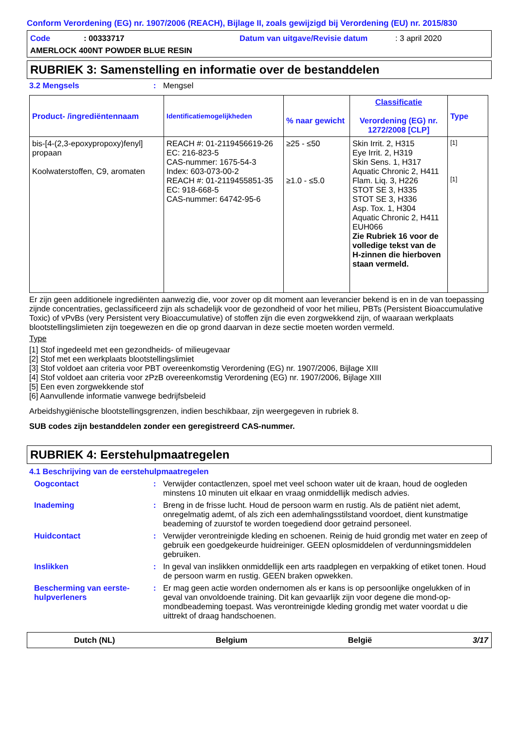Conform Verordening (EG) nr. 1907/2006 (REACH), Bijlage II, zoals gewijzigd bij Verordening (EU) nr. 2015/830
Code: 00333717 Datum van uitgave/Revisie datum: 3 april 2020
AMERLOCK 400NT POWDER BLUE RESIN
RUBRIEK 3: Samenstelling en informatie over de bestanddelen
3.2 Mengsels: Mengsel
| Product- /ingrediëntennaam | Identificatiemogelijkheden | % naar gewicht | Classificatie Verordening (EG) nr. 1272/2008 [CLP] | Type |
| --- | --- | --- | --- | --- |
| bis-[4-(2,3-epoxypropoxy)fenyl] propaan Koolwaterstoffen, C9, aromaten | REACH #: 01-2119456619-26 EC: 216-823-5 CAS-nummer: 1675-54-3 Index: 603-073-00-2 REACH #: 01-2119455851-35 EC: 918-668-5 CAS-nummer: 64742-95-6 | ≥25 - ≤50 ≥1.0 - ≤5.0 | Skin Irrit. 2, H315 Eye Irrit. 2, H319 Skin Sens. 1, H317 Aquatic Chronic 2, H411 Flam. Liq. 3, H226 STOT SE 3, H335 STOT SE 3, H336 Asp. Tox. 1, H304 Aquatic Chronic 2, H411 EUH066 Zie Rubriek 16 voor de volledige tekst van de H-zinnen die hierboven staan vermeld. | [1] [1] |
Er zijn geen additionele ingrediënten aanwezig die, voor zover op dit moment aan leverancier bekend is en in de van toepassing zijnde concentraties, geclassificeerd zijn als schadelijk voor de gezondheid of voor het milieu, PBTs (Persistent Bioaccumulative Toxic) of vPvBs (very Persistent very Bioaccumulative) of stoffen zijn die even zorgwekkend zijn, of waaraan werkplaats blootstellingslimieten zijn toegewezen en die op grond daarvan in deze sectie moeten worden vermeld.
Type
[1] Stof ingedeeld met een gezondheids- of milieugevaar
[2] Stof met een werkplaats blootstellingslimiet
[3] Stof voldoet aan criteria voor PBT overeenkomstig Verordening (EG) nr. 1907/2006, Bijlage XIII
[4] Stof voldoet aan criteria voor zPzB overeenkomstig Verordening (EG) nr. 1907/2006, Bijlage XIII
[5] Een even zorgwekkende stof
[6] Aanvullende informatie vanwege bedrijfsbeleid
Arbeidshygiënische blootstellingsgrenzen, indien beschikbaar, zijn weergegeven in rubriek 8.
SUB codes zijn bestanddelen zonder een geregistreerd CAS-nummer.
RUBRIEK 4: Eerstehulpmaatregelen
4.1 Beschrijving van de eerstehulpmaatregelen
Oogcontact: Verwijder contactlenzen, spoel met veel schoon water uit de kraan, houd de oogleden minstens 10 minuten uit elkaar en vraag onmiddellijk medisch advies.
Inademing: Breng in de frisse lucht. Houd de persoon warm en rustig. Als de patiënt niet ademt, onregelmatig ademt, of als zich een ademhalingsstilstand voordoet, dient kunstmatige beademing of zuurstof te worden toegediend door getraind personeel.
Huidcontact: Verwijder verontreinigde kleding en schoenen. Reinig de huid grondig met water en zeep of gebruik een goedgekeurde huidreiniger. GEEN oplosmiddelen of verdunningsmiddelen gebruiken.
Inslikken: In geval van inslikken onmiddellijk een arts raadplegen en verpakking of etiket tonen. Houd de persoon warm en rustig. GEEN braken opwekken.
Bescherming van eerste-hulpverleners: Er mag geen actie worden ondernomen als er kans is op persoonlijke ongelukken of in geval van onvoldoende training. Dit kan gevaarlijk zijn voor degene die mond-op-mondbeademing toepast. Was verontreinigde kleding grondig met water voordat u die uittrekt of draag handschoenen.
Dutch (NL) Belgium België 3/17